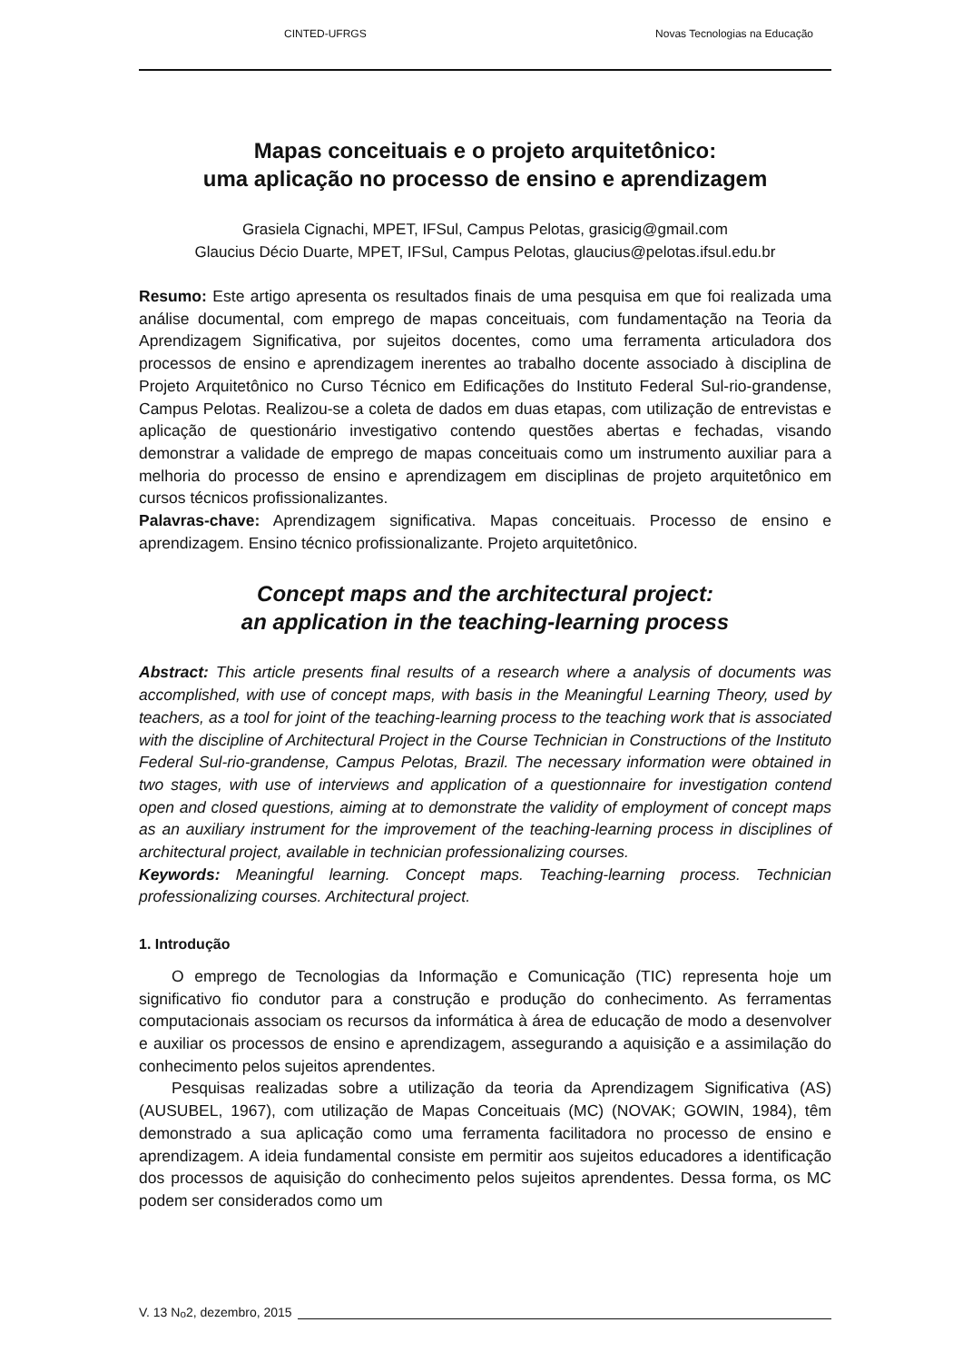CINTED-UFRGS Novas Tecnologias na Educação
Mapas conceituais e o projeto arquitetônico:
uma aplicação no processo de ensino e aprendizagem
Grasiela Cignachi, MPET, IFSul, Campus Pelotas, grasicig@gmail.com
Glaucius Décio Duarte, MPET, IFSul, Campus Pelotas, glaucius@pelotas.ifsul.edu.br
Resumo: Este artigo apresenta os resultados finais de uma pesquisa em que foi realizada uma análise documental, com emprego de mapas conceituais, com fundamentação na Teoria da Aprendizagem Significativa, por sujeitos docentes, como uma ferramenta articuladora dos processos de ensino e aprendizagem inerentes ao trabalho docente associado à disciplina de Projeto Arquitetônico no Curso Técnico em Edificações do Instituto Federal Sul-rio-grandense, Campus Pelotas. Realizou-se a coleta de dados em duas etapas, com utilização de entrevistas e aplicação de questionário investigativo contendo questões abertas e fechadas, visando demonstrar a validade de emprego de mapas conceituais como um instrumento auxiliar para a melhoria do processo de ensino e aprendizagem em disciplinas de projeto arquitetônico em cursos técnicos profissionalizantes.
Palavras-chave: Aprendizagem significativa. Mapas conceituais. Processo de ensino e aprendizagem. Ensino técnico profissionalizante. Projeto arquitetônico.
Concept maps and the architectural project:
an application in the teaching-learning process
Abstract: This article presents final results of a research where a analysis of documents was accomplished, with use of concept maps, with basis in the Meaningful Learning Theory, used by teachers, as a tool for joint of the teaching-learning process to the teaching work that is associated with the discipline of Architectural Project in the Course Technician in Constructions of the Instituto Federal Sul-rio-grandense, Campus Pelotas, Brazil. The necessary information were obtained in two stages, with use of interviews and application of a questionnaire for investigation contend open and closed questions, aiming at to demonstrate the validity of employment of concept maps as an auxiliary instrument for the improvement of the teaching-learning process in disciplines of architectural project, available in technician professionalizing courses.
Keywords: Meaningful learning. Concept maps. Teaching-learning process. Technician professionalizing courses. Architectural project.
1. Introdução
O emprego de Tecnologias da Informação e Comunicação (TIC) representa hoje um significativo fio condutor para a construção e produção do conhecimento. As ferramentas computacionais associam os recursos da informática à área de educação de modo a desenvolver e auxiliar os processos de ensino e aprendizagem, assegurando a aquisição e a assimilação do conhecimento pelos sujeitos aprendentes.
Pesquisas realizadas sobre a utilização da teoria da Aprendizagem Significativa (AS) (AUSUBEL, 1967), com utilização de Mapas Conceituais (MC) (NOVAK; GOWIN, 1984), têm demonstrado a sua aplicação como uma ferramenta facilitadora no processo de ensino e aprendizagem. A ideia fundamental consiste em permitir aos sujeitos educadores a identificação dos processos de aquisição do conhecimento pelos sujeitos aprendentes. Dessa forma, os MC podem ser considerados como um
V. 13 N<sup>o</sup> 2, dezembro, 2015